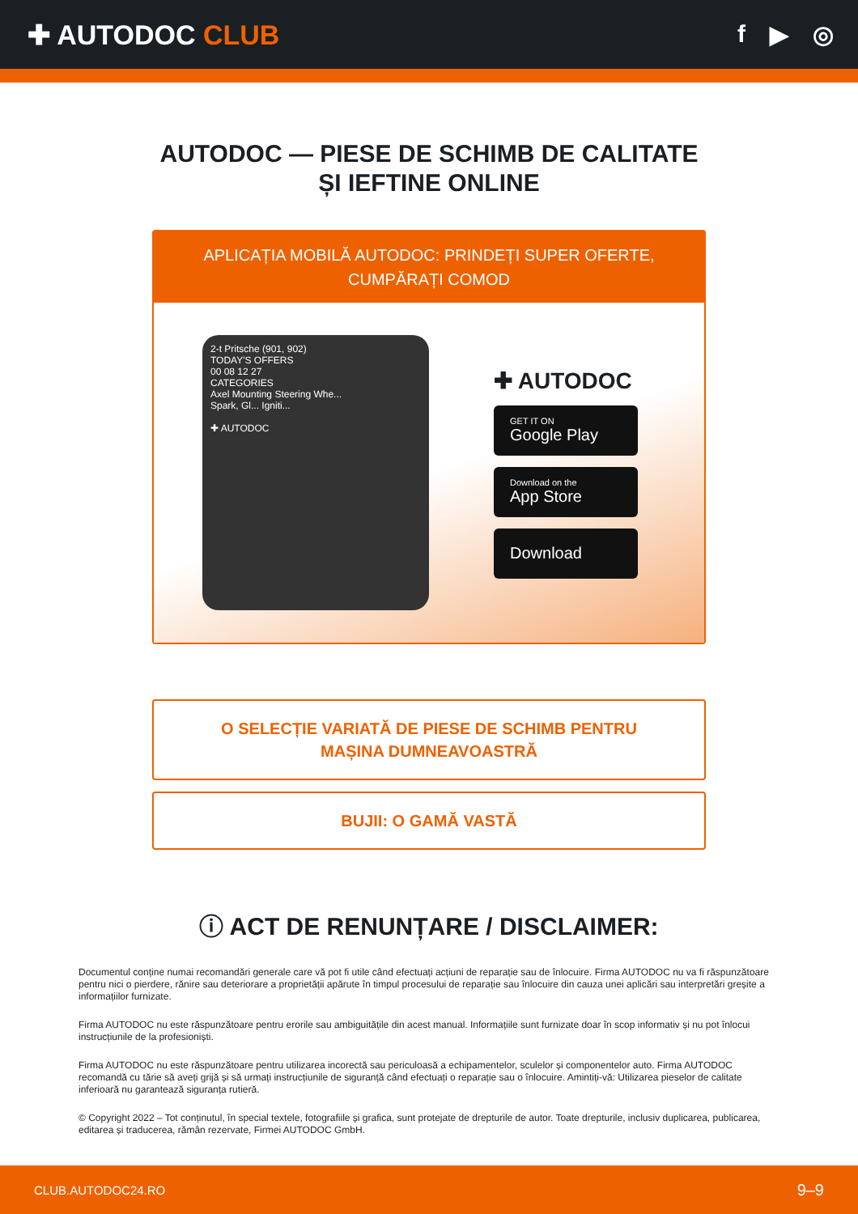✚ AUTODOC CLUB f ▶ ◎
AUTODOC — PIESE DE SCHIMB DE CALITATE ȘI IEFTINE ONLINE
APLICAȚIA MOBILĂ AUTODOC: PRINDEȚI SUPER OFERTE, CUMPĂRAȚI COMOD
2-t Pritsche (901, 902)
TODAY'S OFFERS
00 08 12 27
CATEGORIES
Axel Mounting Steering Whe...
Spark, Gl... Igniti...
✚ AUTODOC
✚ AUTODOC
GET IT ON
Google Play
Download on the
App Store
Download
O SELECȚIE VARIATĂ DE PIESE DE SCHIMB PENTRU MAȘINA DUMNEAVOASTRĂ
BUJII: O GAMĂ VASTĂ
ⓘ ACT DE RENUNȚARE / DISCLAIMER:
Documentul conține numai recomandări generale care vă pot fi utile când efectuați acțiuni de reparație sau de înlocuire. Firma AUTODOC nu va fi răspunzătoare pentru nici o pierdere, rănire sau deteriorare a proprietății apărute în timpul procesului de reparație sau înlocuire din cauza unei aplicări sau interpretări greșite a informațiilor furnizate.
Firma AUTODOC nu este răspunzătoare pentru erorile sau ambiguitățile din acest manual. Informațiile sunt furnizate doar în scop informativ și nu pot înlocui instrucțiunile de la profesioniști.
Firma AUTODOC nu este răspunzătoare pentru utilizarea incorectă sau periculoasă a echipamentelor, sculelor și componentelor auto. Firma AUTODOC recomandă cu tărie să aveți grijă și să urmați instrucțiunile de siguranță când efectuați o reparație sau o înlocuire. Amintiți-vă: Utilizarea pieselor de calitate inferioară nu garantează siguranța rutieră.
© Copyright 2022 – Tot conținutul, în special textele, fotografiile și grafica, sunt protejate de drepturile de autor. Toate drepturile, inclusiv duplicarea, publicarea, editarea și traducerea, rămân rezervate, Firmei AUTODOC GmbH.
CLUB.AUTODOC24.RO 9–9